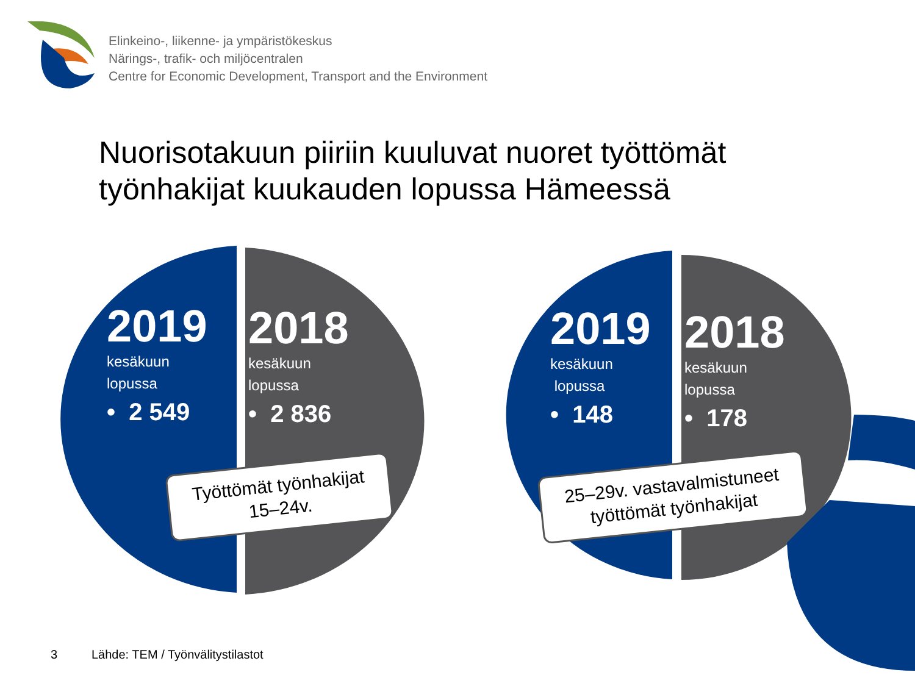Elinkeino-, liikenne- ja ympäristökeskus
Närings-, trafik- och miljöcentralen
Centre for Economic Development, Transport and the Environment
Nuorisotakuun piiriin kuuluvat nuoret työttömät
työnhakijat kuukauden lopussa Hämeessä
2019
kesäkuun
lopussa
• 2 549
2018
kesäkuun
lopussa
• 2 836
2019
kesäkuun
lopussa
• 148
2018
kesäkuun
lopussa
• 178
Työttömät työnhakijat
15–24v.
25–29v. vastavalmistuneet
työttömät työnhakijat
3
Lähde: TEM / Työnvälitystilastot